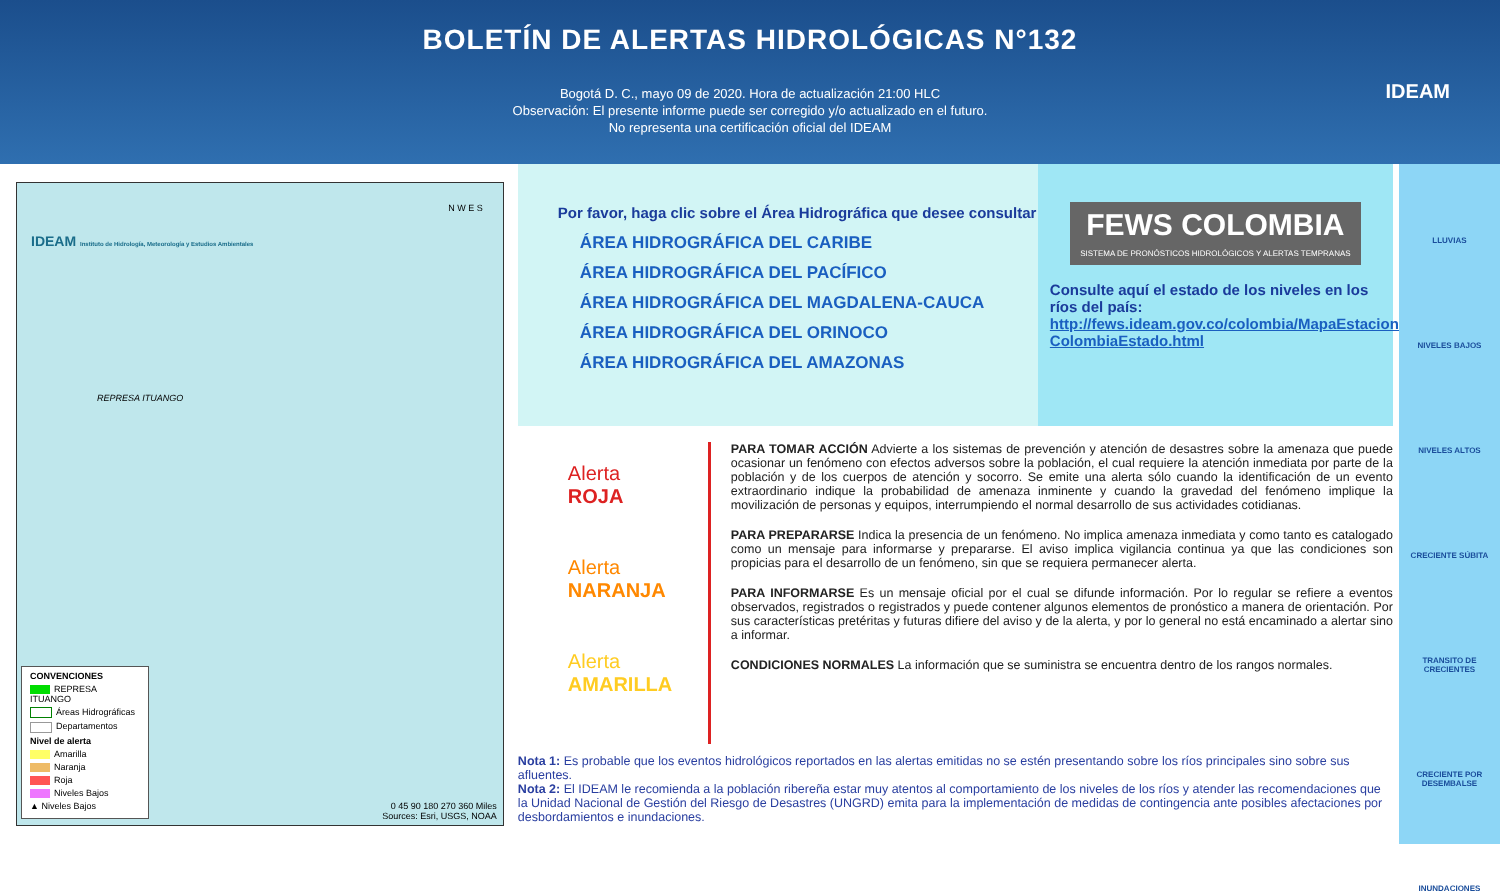BOLETÍN DE ALERTAS HIDROLÓGICAS N°132
Bogotá D. C., mayo 09 de 2020. Hora de actualización 21:00 HLC
Observación: El presente informe puede ser corregido y/o actualizado en el futuro.
No representa una certificación oficial del IDEAM
IDEAM
IDEAM Instituto de Hidrología, Meteorología y Estudios Ambientales
N W E S
REPRESA ITUANGO
CONVENCIONES
REPRESA ITUANGO
Áreas Hidrográficas
Departamentos
Nivel de alerta
Amarilla
Naranja
Roja
Niveles Bajos
▲ Niveles Bajos
0 45 90 180 270 360 Miles
Sources: Esri, USGS, NOAA
Por favor, haga clic sobre el Área Hidrográfica que desee consultar
ÁREA HIDROGRÁFICA DEL CARIBE
ÁREA HIDROGRÁFICA DEL PACÍFICO
ÁREA HIDROGRÁFICA DEL MAGDALENA-CAUCA
ÁREA HIDROGRÁFICA DEL ORINOCO
ÁREA HIDROGRÁFICA DEL AMAZONAS
FEWS COLOMBIA
SISTEMA DE PRONÓSTICOS HIDROLÓGICOS Y ALERTAS TEMPRANAS
Consulte aquí el estado de los niveles en los ríos del país:
http://fews.ideam.gov.co/colombia/MapaEstaciones ColombiaEstado.html
Alerta
ROJA
Alerta
NARANJA
Alerta
AMARILLA
PARA TOMAR ACCIÓN Advierte a los sistemas de prevención y atención de desastres sobre la amenaza que puede ocasionar un fenómeno con efectos adversos sobre la población, el cual requiere la atención inmediata por parte de la población y de los cuerpos de atención y socorro. Se emite una alerta sólo cuando la identificación de un evento extraordinario indique la probabilidad de amenaza inminente y cuando la gravedad del fenómeno implique la movilización de personas y equipos, interrumpiendo el normal desarrollo de sus actividades cotidianas.
PARA PREPARARSE Indica la presencia de un fenómeno. No implica amenaza inmediata y como tanto es catalogado como un mensaje para informarse y prepararse. El aviso implica vigilancia continua ya que las condiciones son propicias para el desarrollo de un fenómeno, sin que se requiera permanecer alerta.
PARA INFORMARSE Es un mensaje oficial por el cual se difunde información. Por lo regular se refiere a eventos observados, registrados o registrados y puede contener algunos elementos de pronóstico a manera de orientación. Por sus características pretéritas y futuras difiere del aviso y de la alerta, y por lo general no está encaminado a alertar sino a informar.
CONDICIONES NORMALES La información que se suministra se encuentra dentro de los rangos normales.
Nota 1: Es probable que los eventos hidrológicos reportados en las alertas emitidas no se estén presentando sobre los ríos principales sino sobre sus afluentes.
Nota 2: El IDEAM le recomienda a la población ribereña estar muy atentos al comportamiento de los niveles de los ríos y atender las recomendaciones que la Unidad Nacional de Gestión del Riesgo de Desastres (UNGRD) emita para la implementación de medidas de contingencia ante posibles afectaciones por desbordamientos e inundaciones.
LLUVIAS
NIVELES BAJOS
NIVELES ALTOS
CRECIENTE SÚBITA
TRANSITO DE CRECIENTES
CRECIENTE POR DESEMBALSE
INUNDACIONES